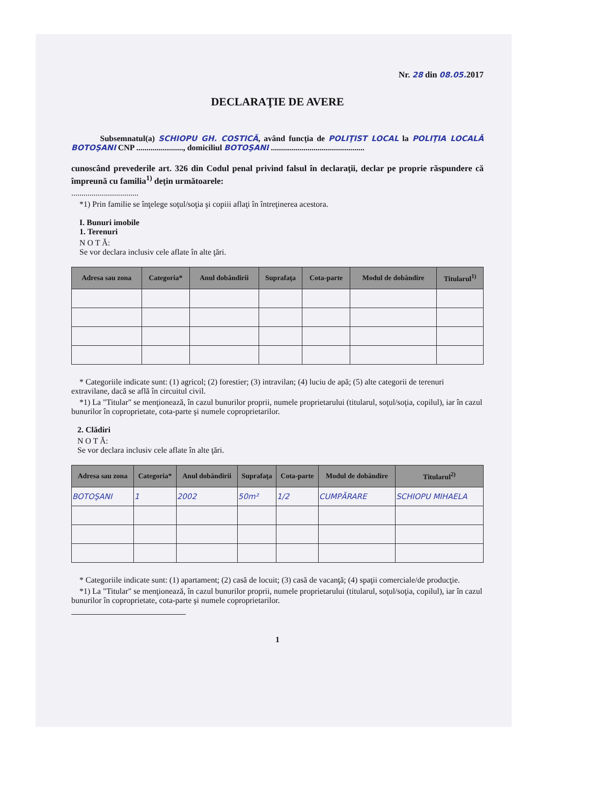Nr. 28 din 08.05. 2017
DECLARAŢIE DE AVERE
Subsemnatul(a) SCHIOPU GH. COSTICĂ, având funcţia de POLIŢIST LOCAL la POLIŢIA LOCALĂ BOTOŞANI CNP ......................., domiciliul BOTOŞANI ..............................................
cunoscând prevederile art. 326 din Codul penal privind falsul în declaraţii, declar pe proprie răspundere că împreună cu familia<sup>1)</sup> deţin următoarele:
.................................
*1) Prin familie se înţelege soţul/soţia şi copiii aflaţi în întreţinerea acestora.
I. Bunuri imobile
1. Terenuri
N O T Ă:
Se vor declara inclusiv cele aflate în alte ţări.
| Adresa sau zona | Categoria* | Anul dobândirii | Suprafaţa | Cota-parte | Modul de dobândire | Titularul<sup>1)</sup> |
| --- | --- | --- | --- | --- | --- | --- |
* Categoriile indicate sunt: (1) agricol; (2) forestier; (3) intravilan; (4) luciu de apă; (5) alte categorii de terenuri extravilane, dacă se află în circuitul civil.
*1) La "Titular" se menţionează, în cazul bunurilor proprii, numele proprietarului (titularul, soţul/soţia, copilul), iar în cazul bunurilor în coproprietate, cota-parte şi numele coproprietarilor.
2. Clădiri
N O T Ă:
Se vor declara inclusiv cele aflate în alte ţări.
| Adresa sau zona | Categoria* | Anul dobândirii | Suprafaţa | Cota-parte | Modul de dobândire | Titularul<sup>2)</sup> |
| --- | --- | --- | --- | --- | --- | --- |
| BOTOŞANI | 1 | 2002 | 50m² | 1/2 | CUMPĂRARE | SCHIOPU MIHAELA |
* Categoriile indicate sunt: (1) apartament; (2) casă de locuit; (3) casă de vacanţă; (4) spaţii comerciale/de producţie.
*1) La "Titular" se menţionează, în cazul bunurilor proprii, numele proprietarului (titularul, soţul/soţia, copilul), iar în cazul bunurilor în coproprietate, cota-parte şi numele coproprietarilor.
1